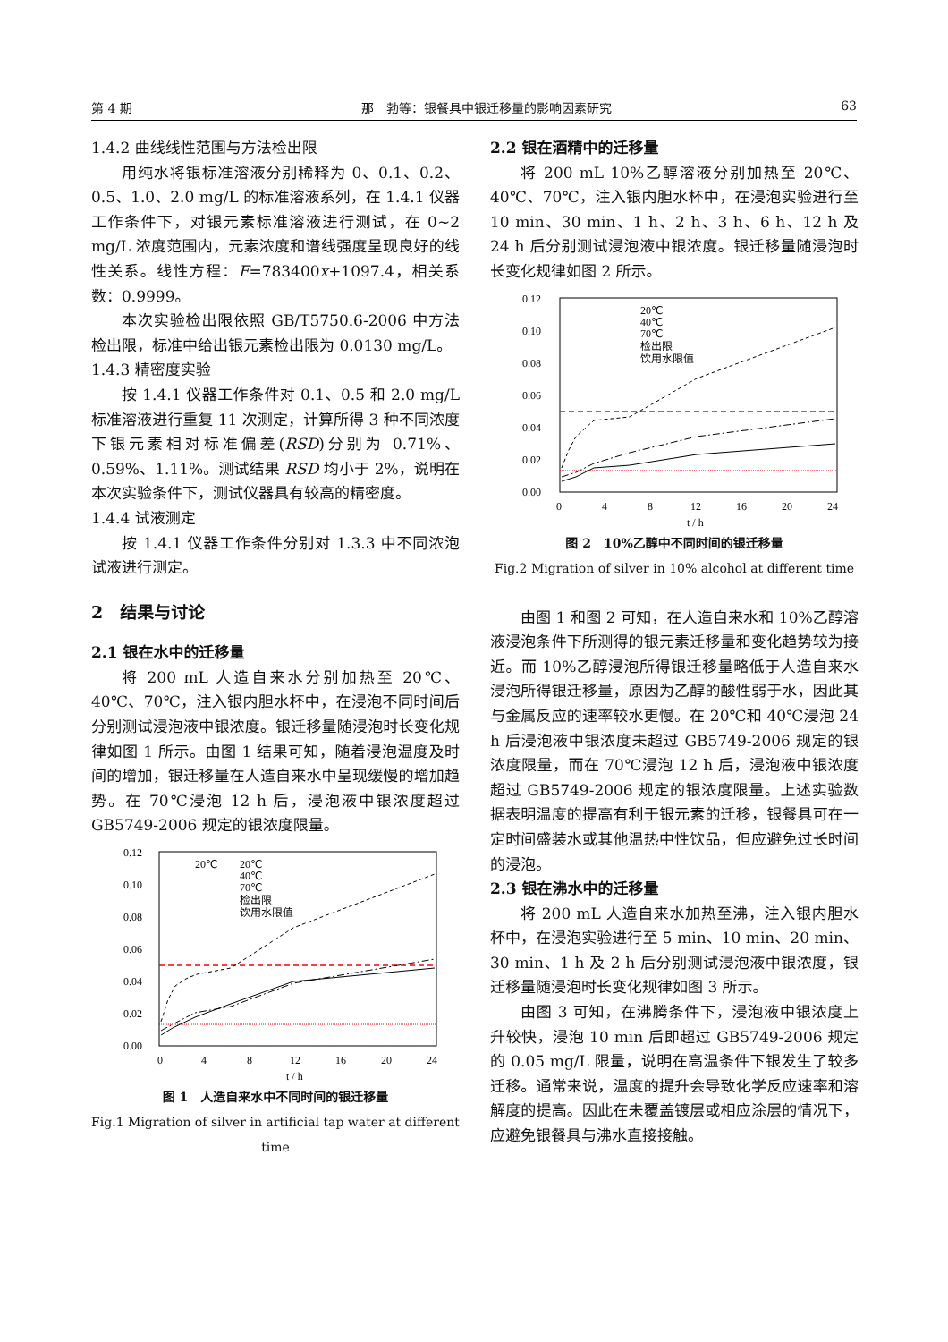第 4 期 那　勃等：银餐具中银迁移量的影响因素研究 63
1.4.2 曲线线性范围与方法检出限
用纯水将银标准溶液分别稀释为 0、0.1、0.2、0.5、1.0、2.0 mg/L 的标准溶液系列，在 1.4.1 仪器工作条件下，对银元素标准溶液进行测试，在 0~2 mg/L 浓度范围内，元素浓度和谱线强度呈现良好的线性关系。线性方程：F=783400x+1097.4，相关系数：0.9999。
本次实验检出限依照 GB/T5750.6-2006 中方法检出限，标准中给出银元素检出限为 0.0130 mg/L。
1.4.3 精密度实验
按 1.4.1 仪器工作条件对 0.1、0.5 和 2.0 mg/L 标准溶液进行重复 11 次测定，计算所得 3 种不同浓度下银元素相对标准偏差(RSD)分别为 0.71%、0.59%、1.11%。测试结果 RSD 均小于 2%，说明在本次实验条件下，测试仪器具有较高的精密度。
1.4.4 试液测定
按 1.4.1 仪器工作条件分别对 1.3.3 中不同浓泡试液进行测定。
2　结果与讨论
2.1 银在水中的迁移量
将 200 mL 人造自来水分别加热至 20℃、40℃、70℃，注入银内胆水杯中，在浸泡不同时间后分别测试浸泡液中银浓度。银迁移量随浸泡时长变化规律如图 1 所示。由图 1 结果可知，随着浸泡温度及时间的增加，银迁移量在人造自来水中呈现缓慢的增加趋势。在 70℃浸泡 12 h 后，浸泡液中银浓度超过 GB5749-2006 规定的银浓度限量。
0.12
0.10
0.08
0.06
0.04
0.02
0.00
0
4
8
12
16
20
24
t / h
20℃
20℃
40℃
70℃
检出限
饮用水限值
图 1　人造自来水中不同时间的银迁移量
Fig.1 Migration of silver in artificial tap water at different time
2.2 银在酒精中的迁移量
将 200 mL 10%乙醇溶液分别加热至 20℃、40℃、70℃，注入银内胆水杯中，在浸泡实验进行至 10 min、30 min、1 h、2 h、3 h、6 h、12 h 及 24 h 后分别测试浸泡液中银浓度。银迁移量随浸泡时长变化规律如图 2 所示。
0.12
0.10
0.08
0.06
0.04
0.02
0.00
0
4
8
12
16
20
24
t / h
20℃
40℃
70℃
检出限
饮用水限值
图 2　10%乙醇中不同时间的银迁移量
Fig.2 Migration of silver in 10% alcohol at different time
由图 1 和图 2 可知，在人造自来水和 10%乙醇溶液浸泡条件下所测得的银元素迁移量和变化趋势较为接近。而 10%乙醇浸泡所得银迁移量略低于人造自来水浸泡所得银迁移量，原因为乙醇的酸性弱于水，因此其与金属反应的速率较水更慢。在 20℃和 40℃浸泡 24 h 后浸泡液中银浓度未超过 GB5749-2006 规定的银浓度限量，而在 70℃浸泡 12 h 后，浸泡液中银浓度超过 GB5749-2006 规定的银浓度限量。上述实验数据表明温度的提高有利于银元素的迁移，银餐具可在一定时间盛装水或其他温热中性饮品，但应避免过长时间的浸泡。
2.3 银在沸水中的迁移量
将 200 mL 人造自来水加热至沸，注入银内胆水杯中，在浸泡实验进行至 5 min、10 min、20 min、30 min、1 h 及 2 h 后分别测试浸泡液中银浓度，银迁移量随浸泡时长变化规律如图 3 所示。
由图 3 可知，在沸腾条件下，浸泡液中银浓度上升较快，浸泡 10 min 后即超过 GB5749-2006 规定的 0.05 mg/L 限量，说明在高温条件下银发生了较多迁移。通常来说，温度的提升会导致化学反应速率和溶解度的提高。因此在未覆盖镀层或相应涂层的情况下，应避免银餐具与沸水直接接触。